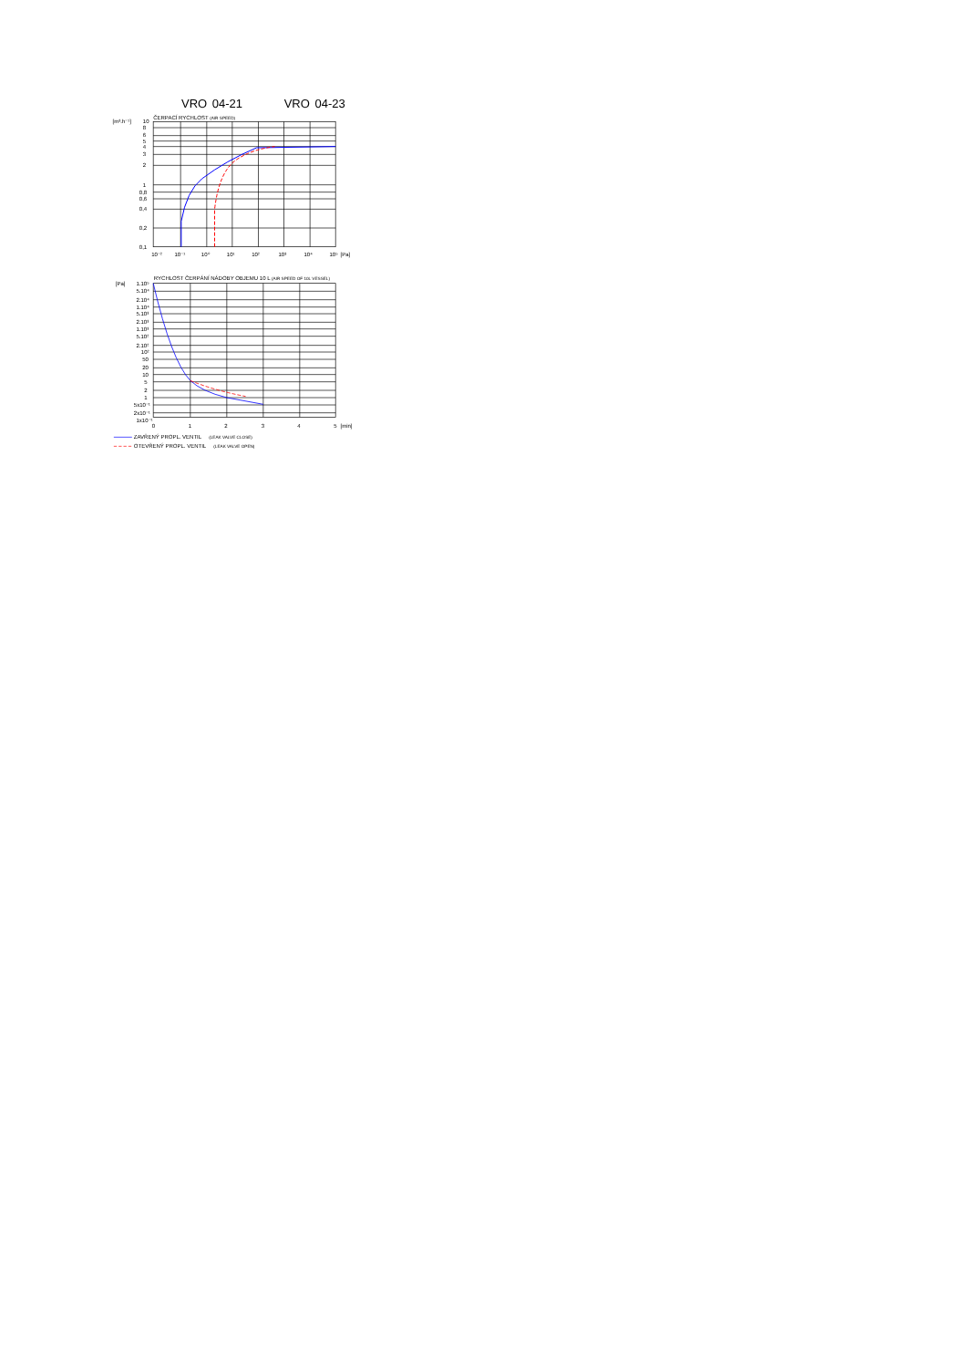VRO 04-21 VRO 04-23
[m³.h⁻¹]
ČERPACÍ RYCHLOST (AIR SPEED)
10
8
6
5
4
3
2
1
0,8
0,6
0,4
0,2
0,1
10⁻²
10⁻¹
10⁰
10¹
10²
10³
10⁴
10⁵
[Pa]
[Pa]
RYCHLOST ČERPÁNÍ NÁDOBY OBJEMU 10 L (AIR SPEED OF 10L VESSEL)
1.10⁵
5.10⁴
2.10⁴
1.10⁴
5.10³
2.10³
1.10³
5.10²
2.10²
10²
50
20
10
5
2
1
5x10⁻¹
2x10⁻¹
1x10⁻¹
0
1
2
3
4
5
[min]
ZAVŘENÝ PROPL. VENTIL (LEAK VALVE CLOSE)
OTEVŘENÝ PROPL. VENTIL (LEAK VALVE OPEN)